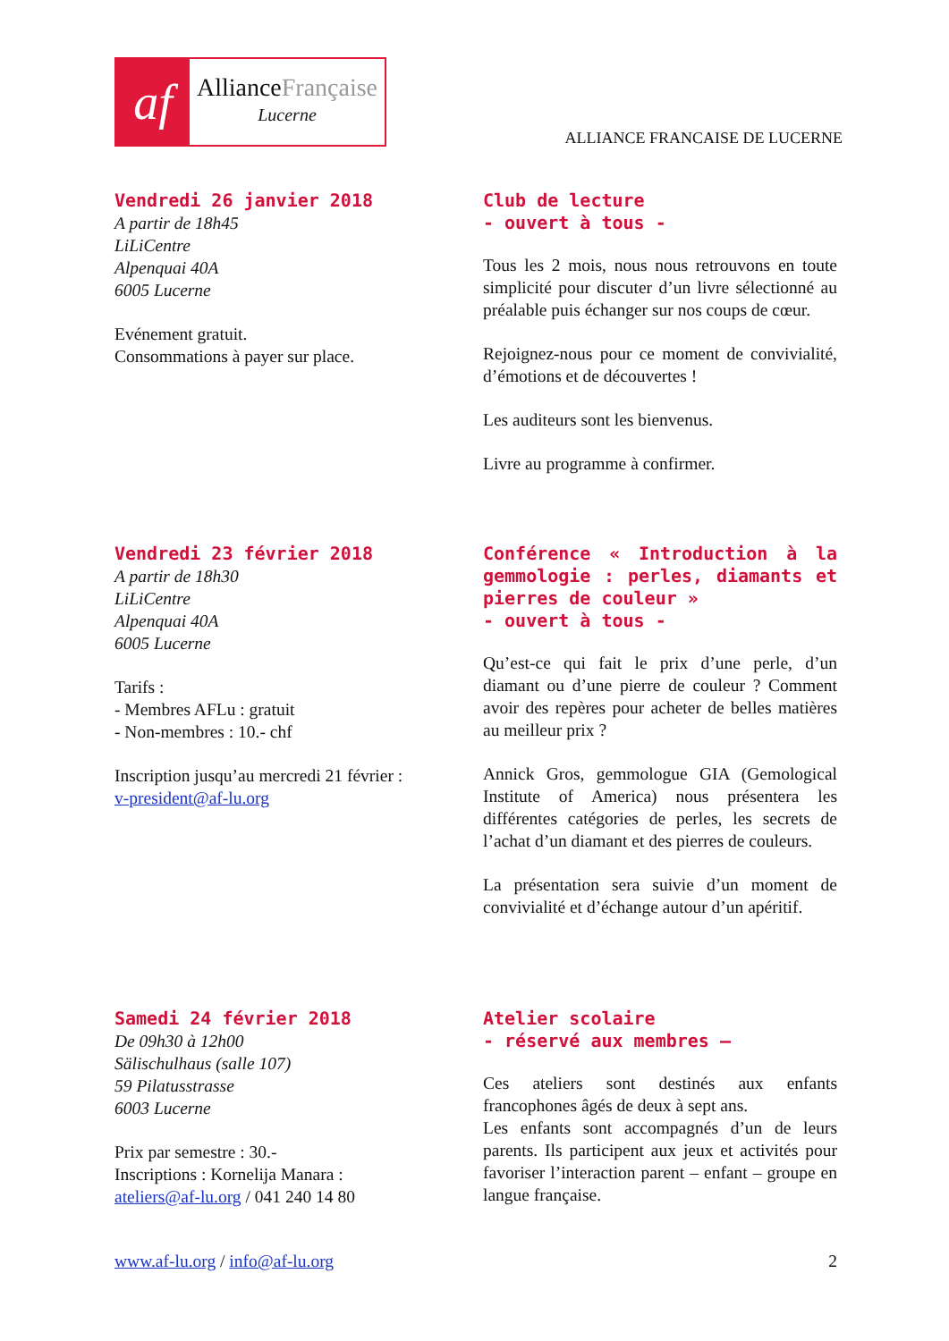af
AllianceFrançaise
Lucerne
ALLIANCE FRANCAISE DE LUCERNE
Vendredi 26 janvier 2018
A partir de 18h45
LiLiCentre
Alpenquai 40A
6005 Lucerne
Evénement gratuit.
Consommations à payer sur place.
Club de lecture
- ouvert à tous -
Tous les 2 mois, nous nous retrouvons en toute simplicité pour discuter d’un livre sélectionné au préalable puis échanger sur nos coups de cœur.
Rejoignez-nous pour ce moment de convivialité, d’émotions et de découvertes !
Les auditeurs sont les bienvenus.
Livre au programme à confirmer.
Vendredi 23 février 2018
A partir de 18h30
LiLiCentre
Alpenquai 40A
6005 Lucerne
Tarifs :
- Membres AFLu : gratuit
- Non-membres : 10.- chf
Inscription jusqu’au mercredi 21 février :
v-president@af-lu.org
Conférence « Introduction à la gemmologie : perles, diamants et pierres de couleur »
- ouvert à tous -
Qu’est-ce qui fait le prix d’une perle, d’un diamant ou d’une pierre de couleur ? Comment avoir des repères pour acheter de belles matières au meilleur prix ?
Annick Gros, gemmologue GIA (Gemological Institute of America) nous présentera les différentes catégories de perles, les secrets de l’achat d’un diamant et des pierres de couleurs.
La présentation sera suivie d’un moment de convivialité et d’échange autour d’un apéritif.
Samedi 24 février 2018
De 09h30 à 12h00
Sälischulhaus (salle 107)
59 Pilatusstrasse
6003 Lucerne
Prix par semestre : 30.-
Inscriptions : Kornelija Manara :
ateliers@af-lu.org / 041 240 14 80
Atelier scolaire
- réservé aux membres –
Ces ateliers sont destinés aux enfants francophones âgés de deux à sept ans.
Les enfants sont accompagnés d’un de leurs parents. Ils participent aux jeux et activités pour favoriser l’interaction parent – enfant – groupe en langue française.
www.af-lu.org / info@af-lu.org 2